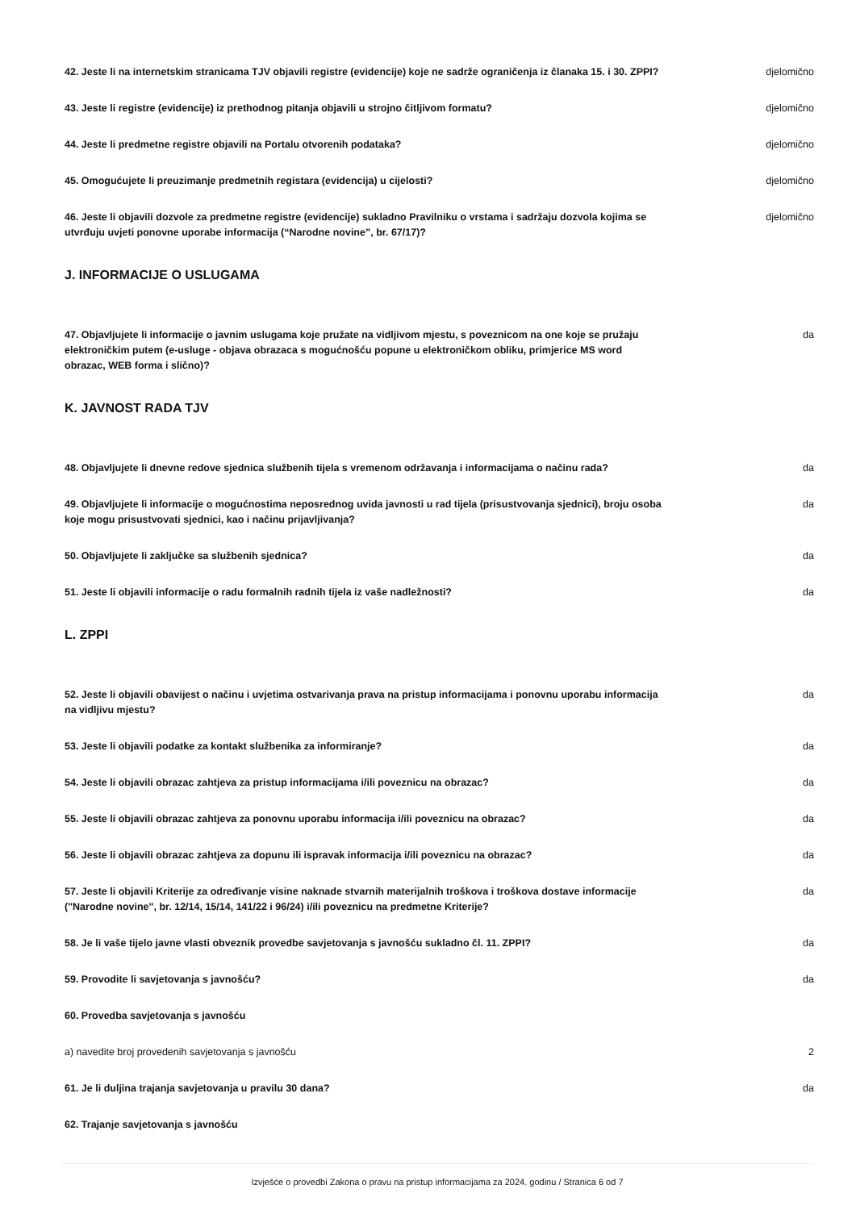42. Jeste li na internetskim stranicama TJV objavili registre (evidencije) koje ne sadrže ograničenja iz članaka 15. i 30. ZPPI?
djelomično
43. Jeste li registre (evidencije) iz prethodnog pitanja objavili u strojno čitljivom formatu? djelomično
44. Jeste li predmetne registre objavili na Portalu otvorenih podataka? djelomično
45. Omogućujete li preuzimanje predmetnih registara (evidencija) u cijelosti? djelomično
46. Jeste li objavili dozvole za predmetne registre (evidencije) sukladno Pravilniku o vrstama i sadržaju dozvola kojima se utvrđuju uvjeti ponovne uporabe informacija (“Narodne novine”, br. 67/17)?
djelomično
J. INFORMACIJE O USLUGAMA
47. Objavljujete li informacije o javnim uslugama koje pružate na vidljivom mjestu, s poveznicom na one koje se pružaju elektroničkim putem (e-usluge - objava obrazaca s mogućnošću popune u elektroničkom obliku, primjerice MS word obrazac, WEB forma i slično)?
da
K. JAVNOST RADA TJV
48. Objavljujete li dnevne redove sjednica službenih tijela s vremenom održavanja i informacijama o načinu rada?
da
49. Objavljujete li informacije o mogućnostima neposrednog uvida javnosti u rad tijela (prisustvovanja sjednici), broju osoba koje mogu prisustvovati sjednici, kao i načinu prijavljivanja?
da
50. Objavljujete li zaključke sa službenih sjednica? da
51. Jeste li objavili informacije o radu formalnih radnih tijela iz vaše nadležnosti? da
L. ZPPI
52. Jeste li objavili obavijest o načinu i uvjetima ostvarivanja prava na pristup informacijama i ponovnu uporabu informacija na vidljivu mjestu?
da
53. Jeste li objavili podatke za kontakt službenika za informiranje? da
54. Jeste li objavili obrazac zahtjeva za pristup informacijama i/ili poveznicu na obrazac? da
55. Jeste li objavili obrazac zahtjeva za ponovnu uporabu informacija i/ili poveznicu na obrazac? da
56. Jeste li objavili obrazac zahtjeva za dopunu ili ispravak informacija i/ili poveznicu na obrazac?
da
57. Jeste li objavili Kriterije za određivanje visine naknade stvarnih materijalnih troškova i troškova dostave informacije ("Narodne novine", br. 12/14, 15/14, 141/22 i 96/24) i/ili poveznicu na predmetne Kriterije?
da
58. Je li vaše tijelo javne vlasti obveznik provedbe savjetovanja s javnošću sukladno čl. 11. ZPPI?
da
59. Provodite li savjetovanja s javnošću? da
60. Provedba savjetovanja s javnošću
a) navedite broj provedenih savjetovanja s javnošću 2
61. Je li duljina trajanja savjetovanja u pravilu 30 dana? da
62. Trajanje savjetovanja s javnošću
Izvješće o provedbi Zakona o pravu na pristup informacijama za 2024. godinu / Stranica 6 od 7